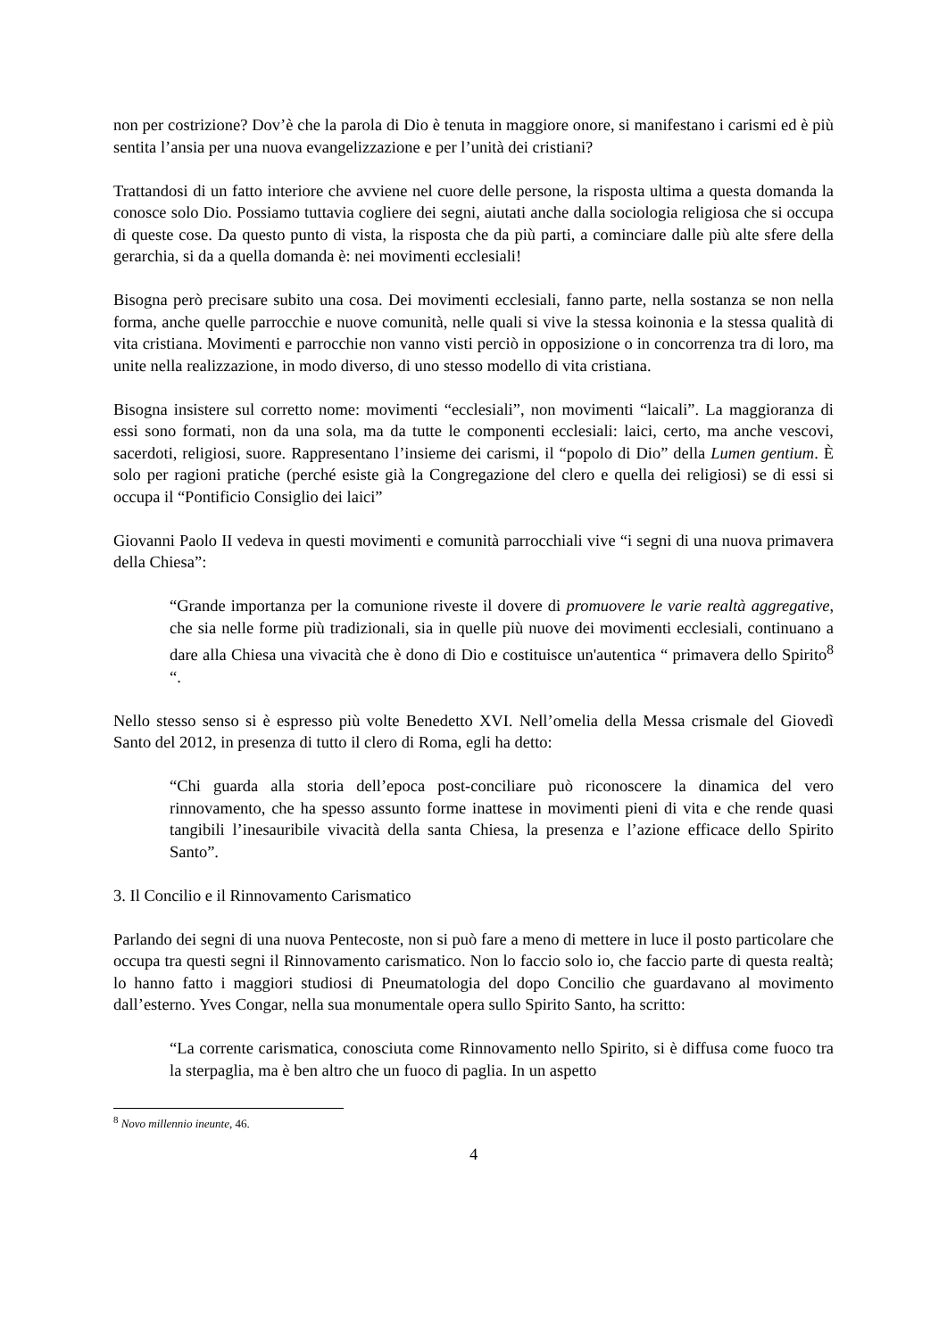non per costrizione? Dov’è che la parola di Dio è tenuta in maggiore onore, si manifestano i carismi ed è più sentita l’ansia per una nuova evangelizzazione e per l’unità dei cristiani?
Trattandosi di un fatto interiore che avviene nel cuore delle persone, la risposta ultima a questa domanda la conosce solo Dio. Possiamo tuttavia cogliere dei segni, aiutati anche dalla sociologia religiosa che si occupa di queste cose. Da questo punto di vista, la risposta che da più parti, a cominciare dalle più alte sfere della gerarchia, si da a quella domanda è: nei movimenti ecclesiali!
Bisogna però precisare subito una cosa. Dei movimenti ecclesiali, fanno parte, nella sostanza se non nella forma, anche quelle parrocchie e nuove comunità, nelle quali si vive la stessa koinonia e la stessa qualità di vita cristiana. Movimenti e parrocchie non vanno visti perciò in opposizione o in concorrenza tra di loro, ma unite nella realizzazione, in modo diverso, di uno stesso modello di vita cristiana.
Bisogna insistere sul corretto nome: movimenti “ecclesiali”, non movimenti “laicali”. La maggioranza di essi sono formati, non da una sola, ma da tutte le componenti ecclesiali: laici, certo, ma anche vescovi, sacerdoti, religiosi, suore. Rappresentano l’insieme dei carismi, il “popolo di Dio” della Lumen gentium. È solo per ragioni pratiche (perché esiste già la Congregazione del clero e quella dei religiosi) se di essi si occupa il “Pontificio Consiglio dei laici”
Giovanni Paolo II vedeva in questi movimenti e comunità parrocchiali vive “i segni di una nuova primavera della Chiesa”:
“Grande importanza per la comunione riveste il dovere di promuovere le varie realtà aggregative, che sia nelle forme più tradizionali, sia in quelle più nuove dei movimenti ecclesiali, continuano a dare alla Chiesa una vivacità che è dono di Dio e costituisce un'autentica “ primavera dello Spirito<sup>8</sup> “.
Nello stesso senso si è espresso più volte Benedetto XVI. Nell’omelia della Messa crismale del Giovedì Santo del 2012, in presenza di tutto il clero di Roma, egli ha detto:
“Chi guarda alla storia dell’epoca post-conciliare può riconoscere la dinamica del vero rinnovamento, che ha spesso assunto forme inattese in movimenti pieni di vita e che rende quasi tangibili l’inesauribile vivacità della santa Chiesa, la presenza e l’azione efficace dello Spirito Santo”.
3. Il Concilio e il Rinnovamento Carismatico
Parlando dei segni di una nuova Pentecoste, non si può fare a meno di mettere in luce il posto particolare che occupa tra questi segni il Rinnovamento carismatico. Non lo faccio solo io, che faccio parte di questa realtà; lo hanno fatto i maggiori studiosi di Pneumatologia del dopo Concilio che guardavano al movimento dall’esterno. Yves Congar, nella sua monumentale opera sullo Spirito Santo, ha scritto:
“La corrente carismatica, conosciuta come Rinnovamento nello Spirito, si è diffusa come fuoco tra la sterpaglia, ma è ben altro che un fuoco di paglia. In un aspetto
<sup>8</sup> Novo millennio ineunte, 46.
4